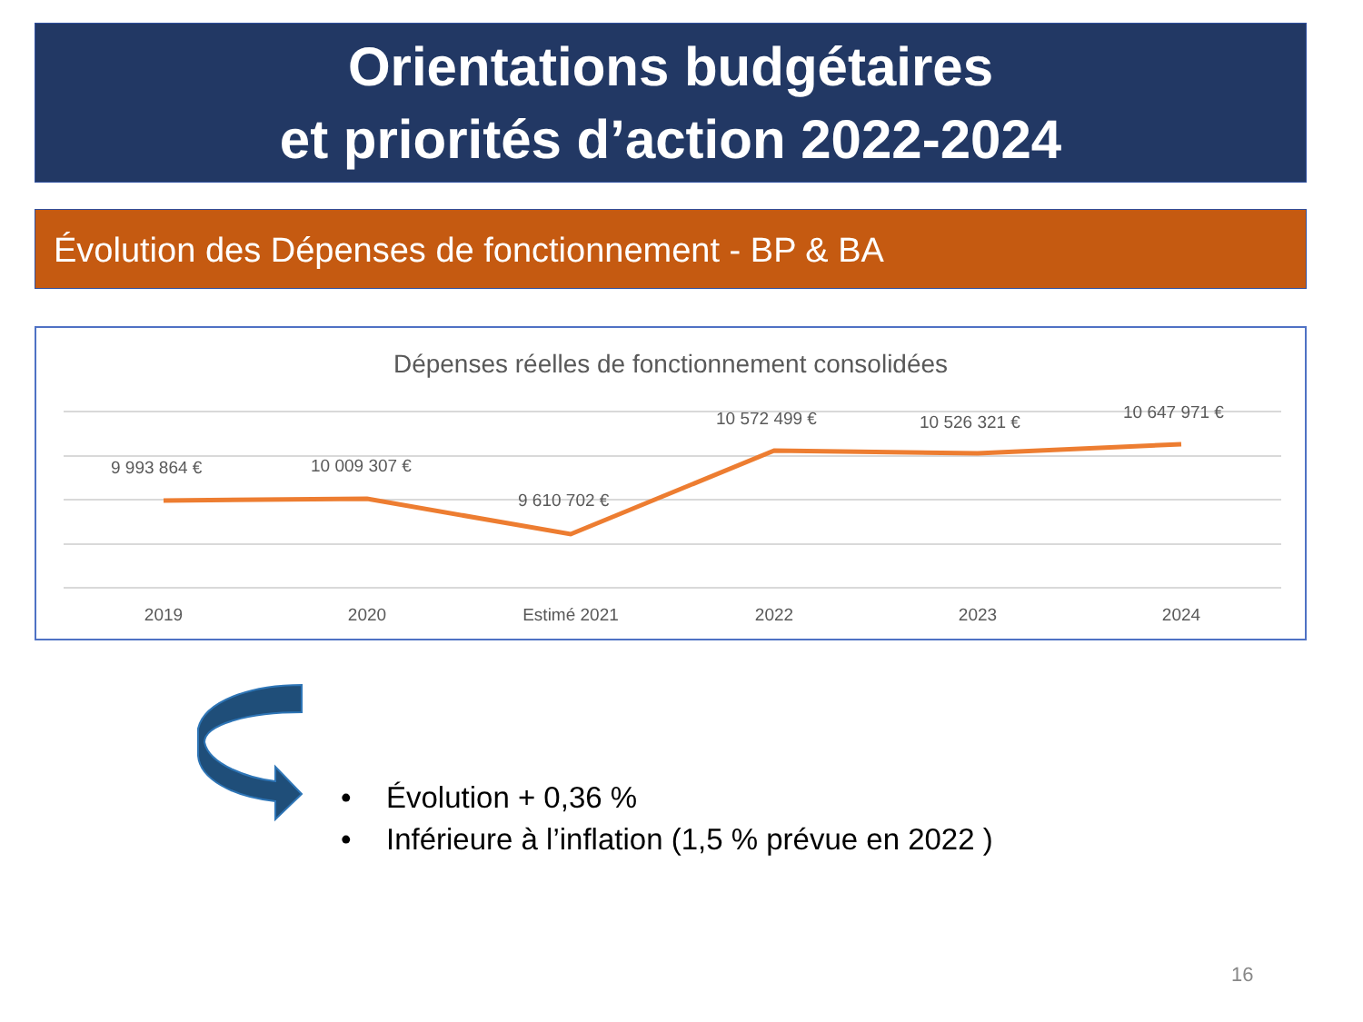Orientations budgétaires
et priorités d’action 2022-2024
Évolution des Dépenses de fonctionnement - BP & BA
Dépenses réelles de fonctionnement consolidées
9 993 864 €
10 009 307 €
9 610 702 €
10 572 499 €
10 526 321 €
10 647 971 €
2019
2020
Estimé 2021
2022
2023
2024
• Évolution + 0,36 %
• Inférieure à l’inflation (1,5 % prévue en 2022 )
16